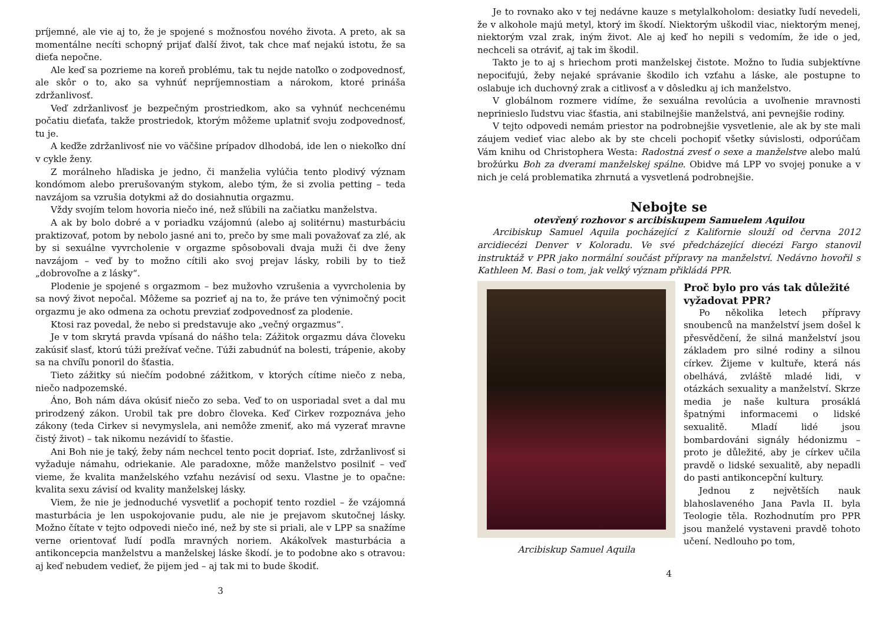príjemné, ale vie aj to, že je spojené s možnosťou nového života. A preto, ak sa momentálne necíti schopný prijať ďalší život, tak chce mať nejakú istotu, že sa dieťa nepočne.
Ale keď sa pozrieme na koreň problému, tak tu nejde natoľko o zodpovednosť, ale skôr o to, ako sa vyhnúť nepríjemnostiam a nárokom, ktoré prináša zdržanlivosť.
Veď zdržanlivosť je bezpečným prostriedkom, ako sa vyhnúť nechcenému počatiu dieťaťa, takže prostriedok, ktorým môžeme uplatniť svoju zodpovednosť, tu je.
A keďže zdržanlivosť nie vo väčšine prípadov dlhodobá, ide len o niekoľko dní v cykle ženy.
Z morálneho hľadiska je jedno, či manželia vylúčia tento plodivý význam kondómom alebo prerušovaným stykom, alebo tým, že si zvolia petting – teda navzájom sa vzrušia dotykmi až do dosiahnutia orgazmu.
Vždy svojím telom hovoria niečo iné, než sľúbili na začiatku manželstva.
A ak by bolo dobré a v poriadku vzájomnú (alebo aj solitérnu) masturbáciu praktizovať, potom by nebolo jasné ani to, prečo by sme mali považovať za zlé, ak by si sexuálne vyvrcholenie v orgazme spôsobovali dvaja muži či dve ženy navzájom – veď by to možno cítili ako svoj prejav lásky, robili by to tiež „dobrovoľne a z lásky“.
Plodenie je spojené s orgazmom – bez mužovho vzrušenia a vyvrcholenia by sa nový život nepočal. Môžeme sa pozrieť aj na to, že práve ten výnimočný pocit orgazmu je ako odmena za ochotu prevziať zodpovednosť za plodenie.
Ktosi raz povedal, že nebo si predstavuje ako „večný orgazmus“.
Je v tom skrytá pravda vpísaná do nášho tela: Zážitok orgazmu dáva človeku zakúsiť slasť, ktorú túži prežívať večne. Túži zabudnúť na bolesti, trápenie, akoby sa na chvíľu ponoril do šťastia.
Tieto zážitky sú niečím podobné zážitkom, v ktorých cítime niečo z neba, niečo nadpozemské.
Áno, Boh nám dáva okúsiť niečo zo seba. Veď to on usporiadal svet a dal mu prirodzený zákon. Urobil tak pre dobro človeka. Keď Cirkev rozpoznáva jeho zákony (teda Cirkev si nevymyslela, ani nemôže zmeniť, ako má vyzerať mravne čistý život) – tak nikomu nezávidí to šťastie.
Ani Boh nie je taký, žeby nám nechcel tento pocit dopriať. Iste, zdržanlivosť si vyžaduje námahu, odriekanie. Ale paradoxne, môže manželstvo posilniť – veď vieme, že kvalita manželského vzťahu nezávisí od sexu. Vlastne je to opačne: kvalita sexu závisí od kvality manželskej lásky.
Viem, že nie je jednoduché vysvetliť a pochopiť tento rozdiel – že vzájomná masturbácia je len uspokojovanie pudu, ale nie je prejavom skutočnej lásky. Možno čítate v tejto odpovedi niečo iné, než by ste si priali, ale v LPP sa snažíme verne orientovať ľudí podľa mravných noriem. Akákoľvek masturbácia a antikoncepcia manželstvu a manželskej láske škodí. je to podobne ako s otravou: aj keď nebudem vedieť, že pijem jed – aj tak mi to bude škodiť.
3
Je to rovnako ako v tej nedávne kauze s metylalkoholom: desiatky ľudí nevedeli, že v alkohole majú metyl, ktorý im škodí. Niektorým uškodil viac, niektorým menej, niektorým vzal zrak, iným život. Ale aj keď ho nepili s vedomím, že ide o jed, nechceli sa otráviť, aj tak im škodil.
Takto je to aj s hriechom proti manželskej čistote. Možno to ľudia subjektívne nepociťujú, žeby nejaké správanie škodilo ich vzťahu a láske, ale postupne to oslabuje ich duchovný zrak a citlivosť a v dôsledku aj ich manželstvo.
V globálnom rozmere vidíme, že sexuálna revolúcia a uvoľnenie mravnosti neprinieslo ľudstvu viac šťastia, ani stabilnejšie manželstvá, ani pevnejšie rodiny.
V tejto odpovedi nemám priestor na podrobnejšie vysvetlenie, ale ak by ste mali záujem vedieť viac alebo ak by ste chceli pochopiť všetky súvislosti, odporúčam Vám knihu od Christophera Westa: Radostná zvesť o sexe a manželstve alebo malú brožúrku Boh za dverami manželskej spálne. Obidve má LPP vo svojej ponuke a v nich je celá problematika zhrnutá a vysvetlená podrobnejšie.
Nebojte se
otevřený rozhovor s arcibiskupem Samuelem Aquilou
Arcibiskup Samuel Aquila pocházející z Kalifornie slouží od června 2012 arcidiecézi Denver v Koloradu. Ve své předcházející diecézi Fargo stanovil instruktáž v PPR jako normální součást přípravy na manželství. Nedávno hovořil s Kathleen M. Basi o tom, jak velký význam přikládá PPR.
Arcibiskup Samuel Aquila
Proč bylo pro vás tak důležité vyžadovat PPR?
Po několika letech přípravy snoubenců na manželství jsem došel k přesvědčení, že silná manželství jsou základem pro silné rodiny a silnou církev. Žijeme v kultuře, která nás obelhává, zvláště mladé lidi, v otázkách sexuality a manželství. Skrze media je naše kultura prosáklá špatnými informacemi o lidské sexualitě. Mladí lidé jsou bombardováni signály hédonizmu – proto je důležité, aby je církev učila pravdě o lidské sexualitě, aby nepadli do pasti antikoncepční kultury.
Jednou z největších nauk blahoslaveného Jana Pavla II. byla Teologie těla. Rozhodnutím pro PPR jsou manželé vystaveni pravdě tohoto učení. Nedlouho po tom,
4